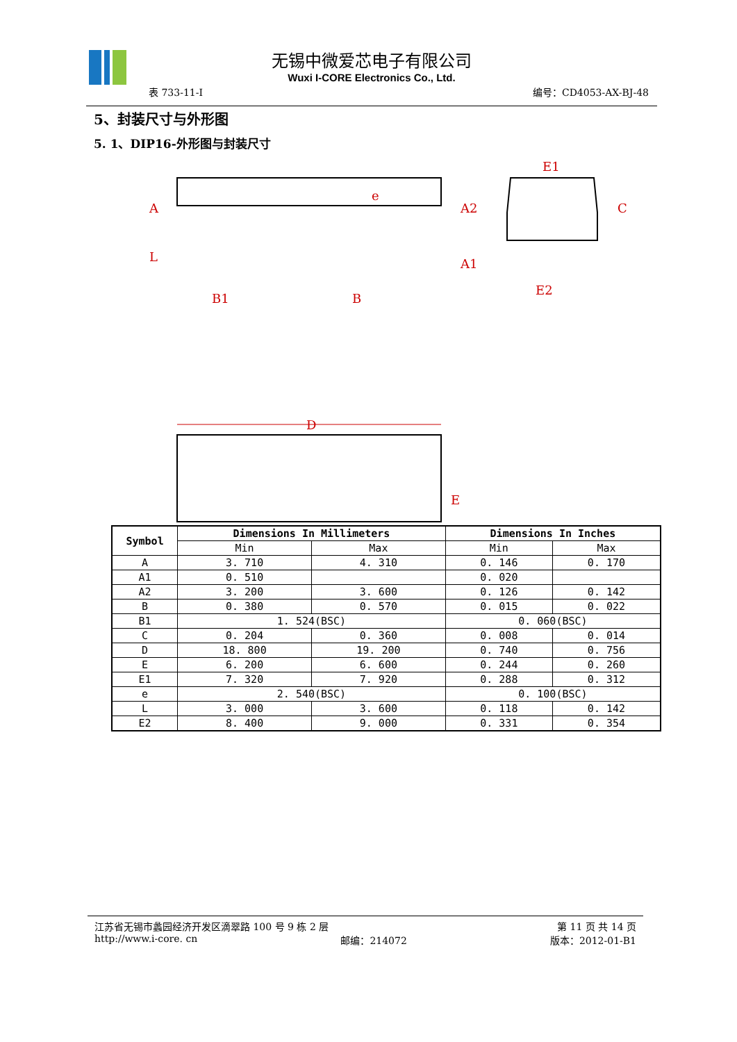无锡中微爱芯电子有限公司
Wuxi I-CORE Electronics Co., Ltd.
表 733-11-I 编号：CD4053-AX-BJ-48
5、封装尺寸与外形图
5. 1、DIP16-外形图与封装尺寸
A
L
B1
B
e
A2
A1
E1
E2
C
D
E
| Symbol | Dimensions In Millimeters | | Dimensions In Inches | |
| --- | --- | --- | --- | --- |
| | Min | Max | Min | Max |
| A | 3. 710 | 4. 310 | 0. 146 | 0. 170 |
| A1 | 0. 510 | | 0. 020 | |
| A2 | 3. 200 | 3. 600 | 0. 126 | 0. 142 |
| B | 0. 380 | 0. 570 | 0. 015 | 0. 022 |
| B1 | 1. 524(BSC) | | 0. 060(BSC) | |
| C | 0. 204 | 0. 360 | 0. 008 | 0. 014 |
| D | 18. 800 | 19. 200 | 0. 740 | 0. 756 |
| E | 6. 200 | 6. 600 | 0. 244 | 0. 260 |
| E1 | 7. 320 | 7. 920 | 0. 288 | 0. 312 |
| e | 2. 540(BSC) | | 0. 100(BSC) | |
| L | 3. 000 | 3. 600 | 0. 118 | 0. 142 |
| E2 | 8. 400 | 9. 000 | 0. 331 | 0. 354 |
江苏省无锡市蠡园经济开发区滴翠路 100 号 9 栋 2 层 第 11 页 共 14 页
http://www.i-core. cn 邮编：214072 版本：2012-01-B1